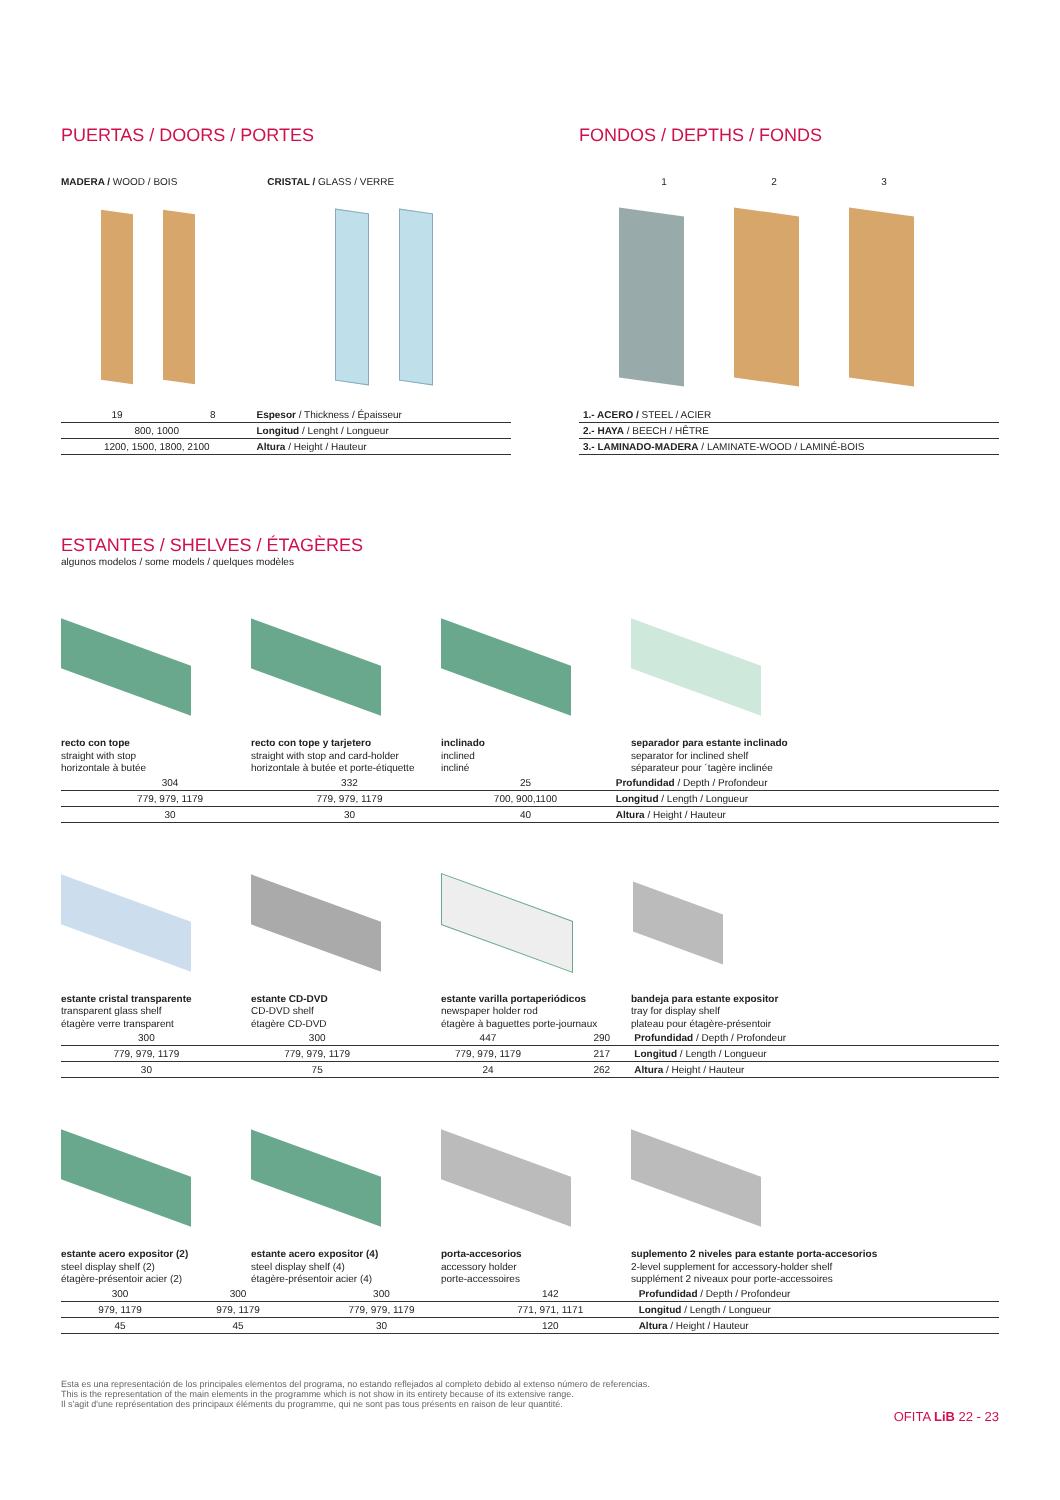PUERTAS / DOORS / PORTES
MADERA / WOOD / BOIS CRISTAL / GLASS / VERRE
| 19 | 8 | Espesor / Thickness / Épaisseur |
| 800, 1000 | | Longitud / Lenght / Longueur |
| 1200, 1500, 1800, 2100 | | Altura / Height / Hauteur |
FONDOS / DEPTHS / FONDS
1 2 3
| 1.- ACERO / STEEL / ACIER |
| 2.- HAYA / BEECH / HÊTRE |
| 3.- LAMINADO-MADERA / LAMINATE-WOOD / LAMINÉ-BOIS |
ESTANTES / SHELVES / ÉTAGÈRES
algunos modelos / some models / quelques modèles
recto con tope
straight with stop
horizontale à butée
recto con tope y tarjetero
straight with stop and card-holder
horizontale à butée et porte-étiquette
inclinado
inclined
incliné
separador para estante inclinado
separator for inclined shelf
séparateur pour ´tagère inclinée
| | 304 | 332 | 25 | Profundidad / Depth / Profondeur |
| | 779, 979, 1179 | 779, 979, 1179 | 700, 900,1100 | Longitud / Length / Longueur |
| | 30 | 30 | 40 | Altura / Height / Hauteur |
estante cristal transparente
transparent glass shelf
étagère verre transparent
estante CD-DVD
CD-DVD shelf
étagère CD-DVD
estante varilla portaperiódicos
newspaper holder rod
étagère à baguettes porte-journaux
bandeja para estante expositor
tray for display shelf
plateau pour étagère-présentoir
| 300 | 300 | 447 | 290 | Profundidad / Depth / Profondeur |
| 779, 979, 1179 | 779, 979, 1179 | 779, 979, 1179 | 217 | Longitud / Length / Longueur |
| 30 | 75 | 24 | 262 | Altura / Height / Hauteur |
estante acero expositor (2)
steel display shelf (2)
étagère-présentoir acier (2)
estante acero expositor (4)
steel display shelf (4)
étagère-présentoir acier (4)
porta-accesorios
accessory holder
porte-accessoires
suplemento 2 niveles para estante porta-accesorios
2-level supplement for accessory-holder shelf
supplément 2 niveaux pour porte-accessoires
| 300 | 300 | 300 | 142 | Profundidad / Depth / Profondeur |
| 979, 1179 | 979, 1179 | 779, 979, 1179 | 771, 971, 1171 | Longitud / Length / Longueur |
| 45 | 45 | 30 | 120 | Altura / Height / Hauteur |
Esta es una representación de los principales elementos del programa, no estando reflejados al completo debido al extenso número de referencias.
This is the representation of the main elements in the programme which is not show in its entirety because of its extensive range.
Il s'agit d'une représentation des principaux éléments du programme, qui ne sont pas tous présents en raison de leur quantité.
OFITA LiB 22 - 23